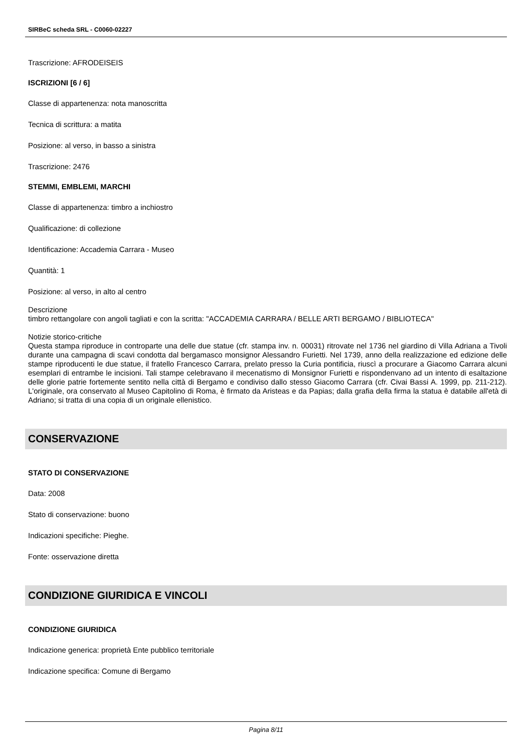SIRBeC scheda SRL - C0060-02227
Trascrizione: AFRODEISEIS
ISCRIZIONI [6 / 6]
Classe di appartenenza: nota manoscritta
Tecnica di scrittura: a matita
Posizione: al verso, in basso a sinistra
Trascrizione: 2476
STEMMI, EMBLEMI, MARCHI
Classe di appartenenza: timbro a inchiostro
Qualificazione: di collezione
Identificazione: Accademia Carrara - Museo
Quantità: 1
Posizione: al verso, in alto al centro
Descrizione
timbro rettangolare con angoli tagliati e con la scritta: "ACCADEMIA CARRARA / BELLE ARTI BERGAMO / BIBLIOTECA"
Notizie storico-critiche
Questa stampa riproduce in controparte una delle due statue (cfr. stampa inv. n. 00031) ritrovate nel 1736 nel giardino di Villa Adriana a Tivoli durante una campagna di scavi condotta dal bergamasco monsignor Alessandro Furietti. Nel 1739, anno della realizzazione ed edizione delle stampe riproducenti le due statue, il fratello Francesco Carrara, prelato presso la Curia pontificia, riuscì a procurare a Giacomo Carrara alcuni esemplari di entrambe le incisioni. Tali stampe celebravano il mecenatismo di Monsignor Furietti e rispondenvano ad un intento di esaltazione delle glorie patrie fortemente sentito nella città di Bergamo e condiviso dallo stesso Giacomo Carrara (cfr. Civai Bassi A. 1999, pp. 211-212). L'originale, ora conservato al Museo Capitolino di Roma, è firmato da Aristeas e da Papias; dalla grafia della firma la statua è databile all'età di Adriano; si tratta di una copia di un originale ellenistico.
CONSERVAZIONE
STATO DI CONSERVAZIONE
Data: 2008
Stato di conservazione: buono
Indicazioni specifiche: Pieghe.
Fonte: osservazione diretta
CONDIZIONE GIURIDICA E VINCOLI
CONDIZIONE GIURIDICA
Indicazione generica: proprietà Ente pubblico territoriale
Indicazione specifica: Comune di Bergamo
Pagina 8/11